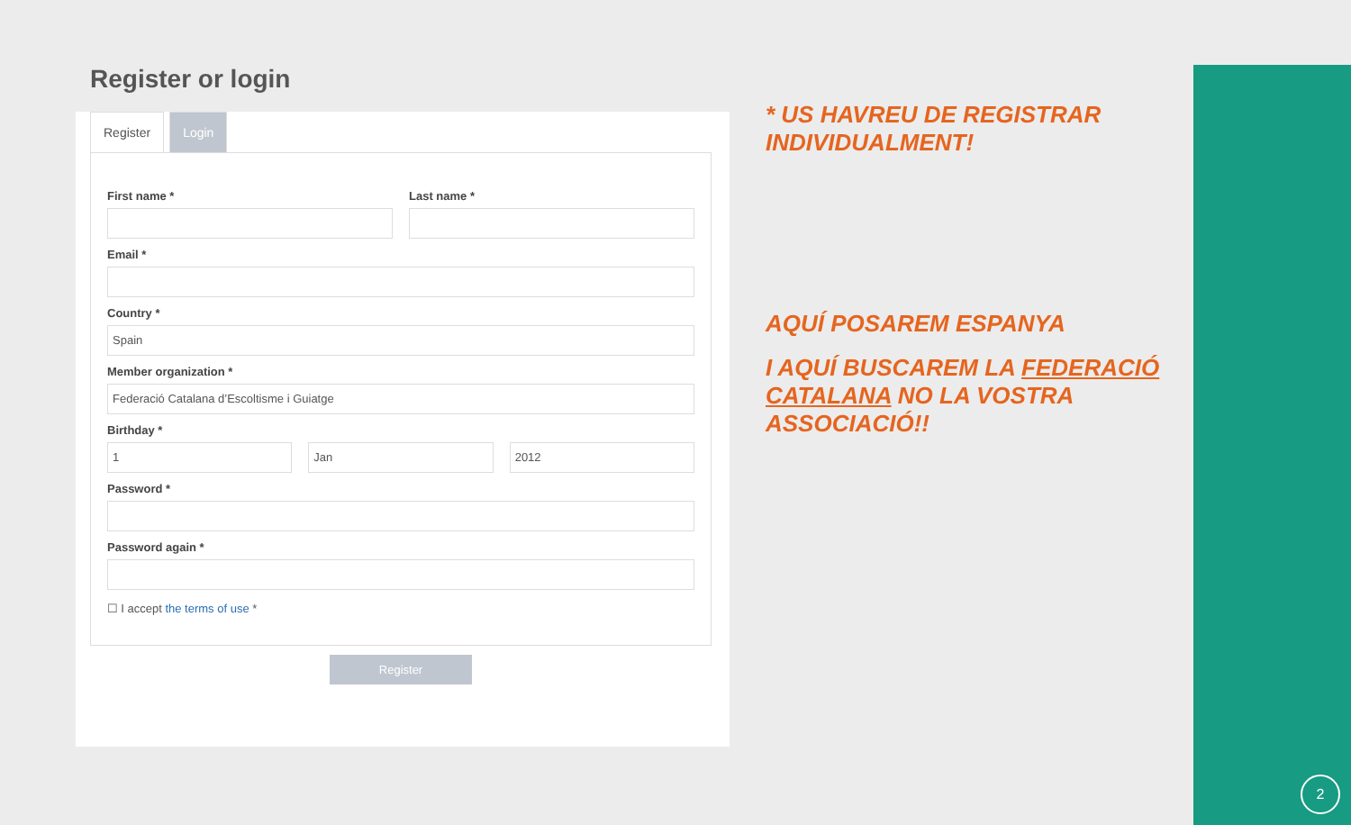Register or login
Register Login
First name * Last name *
Email *
Country *
Spain
Member organization *
Federació Catalana d’Escoltisme i Guiatge
Birthday *
1 Jan 2012
Password *
Password again *
☐ I accept the terms of use *
Register
* US HAVREU DE REGISTRAR INDIVIDUALMENT!
AQUÍ POSAREM ESPANYA
I AQUÍ BUSCAREM LA FEDERACIÓ CATALANA NO LA VOSTRA ASSOCIACIÓ!!
2